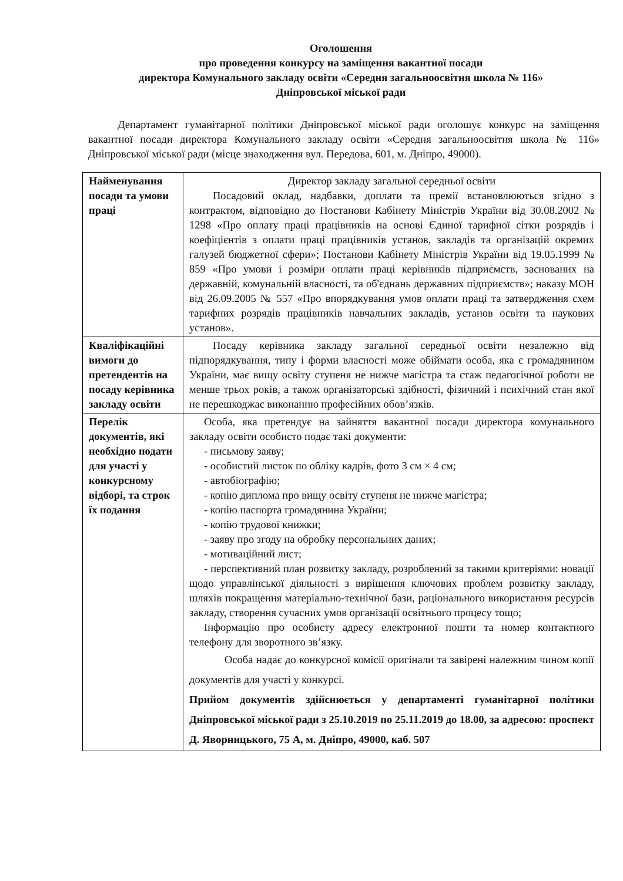Оголошення
про проведення конкурсу на заміщення вакантної посади
директора Комунального закладу освіти «Середня загальноосвітня школа № 116»
Дніпровської міської ради
Департамент гуманітарної політики Дніпровської міської ради оголошує конкурс на заміщення вакантної посади директора Комунального закладу освіти «Середня загальноосвітня школа № 116» Дніпровської міської ради (місце знаходження вул. Передова, 601, м. Дніпро, 49000).
| Найменування посади та умови праці | Директор закладу загальної середньої освіти Посадовий оклад, надбавки, доплати та премії встановлюються згідно з контрактом, відповідно до Постанови Кабінету Міністрів України від 30.08.2002 № 1298 «Про оплату праці працівників на основі Єдиної тарифної сітки розрядів і коефіцієнтів з оплати праці працівників установ, закладів та організацій окремих галузей бюджетної сфери»; Постанови Кабінету Міністрів України від 19.05.1999 № 859 «Про умови і розміри оплати праці керівників підприємств, заснованих на державній, комунальній власності, та об'єднань державних підприємств»; наказу МОН від 26.09.2005 № 557 «Про впорядкування умов оплати праці та затвердження схем тарифних розрядів працівників навчальних закладів, установ освіти та наукових установ». |
| Кваліфікаційні вимоги до претендентів на посаду керівника закладу освіти | Посаду керівника закладу загальної середньої освіти незалежно від підпорядкування, типу і форми власності може обіймати особа, яка є громадянином України, має вищу освіту ступеня не нижче магістра та стаж педагогічної роботи не менше трьох років, а також організаторські здібності, фізичний і психічний стан якої не перешкоджає виконанню професійних обов’язків. |
| Перелік документів, які необхідно подати для участі у конкурсному відборі, та строк їх подання | Особа, яка претендує на зайняття вакантної посади директора комунального закладу освіти особисто подає такі документи: - письмову заяву; - особистий листок по обліку кадрів, фото 3 см × 4 см; - автобіографію; - копію диплома про вищу освіту ступеня не нижче магістра; - копію паспорта громадянина України; - копію трудової книжки; - заяву про згоду на обробку персональних даних; - мотиваційний лист; - перспективний план розвитку закладу, розроблений за такими критеріями: новації щодо управлінської діяльності з вирішення ключових проблем розвитку закладу, шляхів покращення матеріально-технічної бази, раціонального використання ресурсів закладу, створення сучасних умов організації освітнього процесу тощо; Інформацію про особисту адресу електронної пошти та номер контактного телефону для зворотного зв’язку. Особа надає до конкурсної комісії оригінали та завірені належним чином копії документів для участі у конкурсі. Прийом документів здійснюється у департаменті гуманітарної політики Дніпровської міської ради з 25.10.2019 по 25.11.2019 до 18.00, за адресою: проспект Д. Яворницького, 75 А, м. Дніпро, 49000, каб. 507 |